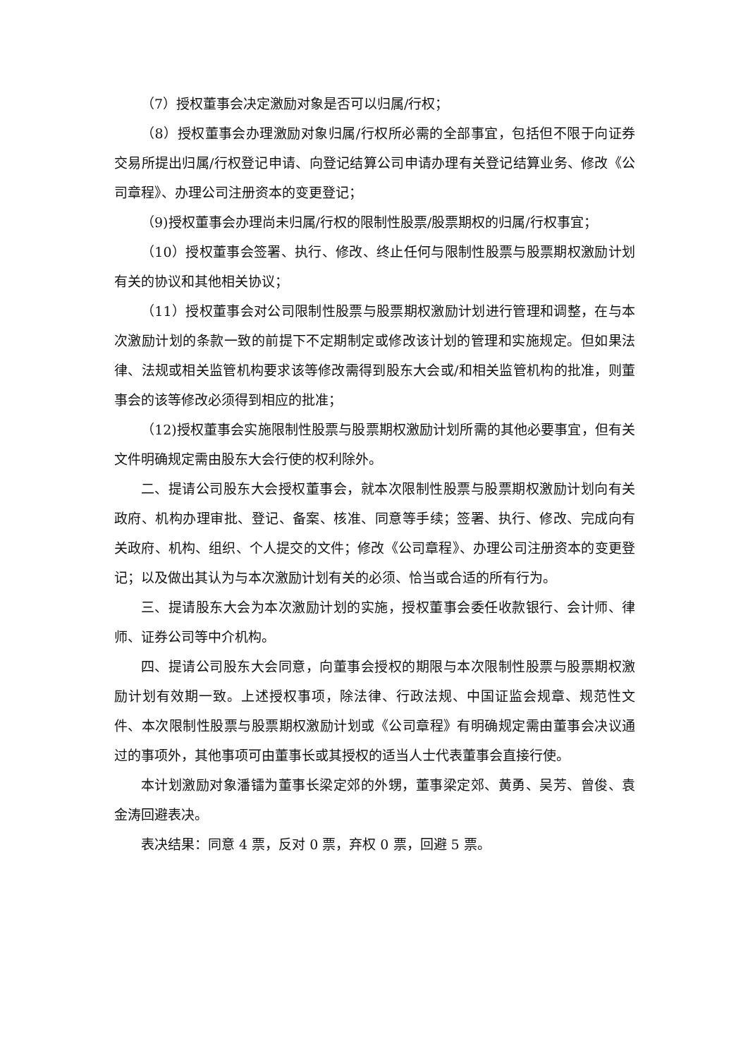（7）授权董事会决定激励对象是否可以归属/行权；
（8）授权董事会办理激励对象归属/行权所必需的全部事宜，包括但不限于向证券交易所提出归属/行权登记申请、向登记结算公司申请办理有关登记结算业务、修改《公司章程》、办理公司注册资本的变更登记；
（9)授权董事会办理尚未归属/行权的限制性股票/股票期权的归属/行权事宜；
（10）授权董事会签署、执行、修改、终止任何与限制性股票与股票期权激励计划有关的协议和其他相关协议；
（11）授权董事会对公司限制性股票与股票期权激励计划进行管理和调整，在与本次激励计划的条款一致的前提下不定期制定或修改该计划的管理和实施规定。但如果法律、法规或相关监管机构要求该等修改需得到股东大会或/和相关监管机构的批准，则董事会的该等修改必须得到相应的批准；
（12)授权董事会实施限制性股票与股票期权激励计划所需的其他必要事宜，但有关文件明确规定需由股东大会行使的权利除外。
二、提请公司股东大会授权董事会，就本次限制性股票与股票期权激励计划向有关政府、机构办理审批、登记、备案、核准、同意等手续；签署、执行、修改、完成向有关政府、机构、组织、个人提交的文件；修改《公司章程》、办理公司注册资本的变更登记；以及做出其认为与本次激励计划有关的必须、恰当或合适的所有行为。
三、提请股东大会为本次激励计划的实施，授权董事会委任收款银行、会计师、律师、证券公司等中介机构。
四、提请公司股东大会同意，向董事会授权的期限与本次限制性股票与股票期权激励计划有效期一致。上述授权事项，除法律、行政法规、中国证监会规章、规范性文件、本次限制性股票与股票期权激励计划或《公司章程》有明确规定需由董事会决议通过的事项外，其他事项可由董事长或其授权的适当人士代表董事会直接行使。
本计划激励对象潘镭为董事长梁定郊的外甥，董事梁定郊、黄勇、吴芳、曾俊、袁金涛回避表决。
表决结果：同意 4 票，反对 0 票，弃权 0 票，回避 5 票。